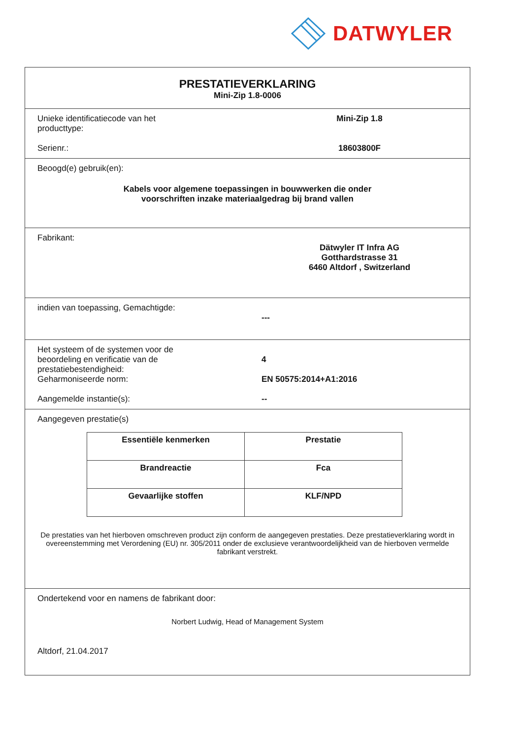DATWYLER
PRESTATIEVERKLARING
Mini-Zip 1.8-0006
Unieke identificatiecode van het
producttype:
Mini-Zip 1.8
Serienr.: 18603800F
Beoogd(e) gebruik(en):
Kabels voor algemene toepassingen in bouwwerken die onder
voorschriften inzake materiaalgedrag bij brand vallen
Fabrikant:
Dätwyler IT Infra AG
Gotthardstrasse 31
6460 Altdorf , Switzerland
indien van toepassing, Gemachtigde:
---
Het systeem of de systemen voor de
beoordeling en verificatie van de
prestatiebestendigheid:
Geharmoniseerde norm:
Aangemelde instantie(s):
4
EN 50575:2014+A1:2016
--
Aangegeven prestatie(s)
| Essentiële kenmerken | Prestatie |
| --- | --- |
| Brandreactie | Fca |
| Gevaarlijke stoffen | KLF/NPD |
De prestaties van het hierboven omschreven product zijn conform de aangegeven prestaties. Deze prestatieverklaring wordt in overeenstemming met Verordening (EU) nr. 305/2011 onder de exclusieve verantwoordelijkheid van de hierboven vermelde fabrikant verstrekt.
Ondertekend voor en namens de fabrikant door:
Norbert Ludwig, Head of Management System
Altdorf, 21.04.2017